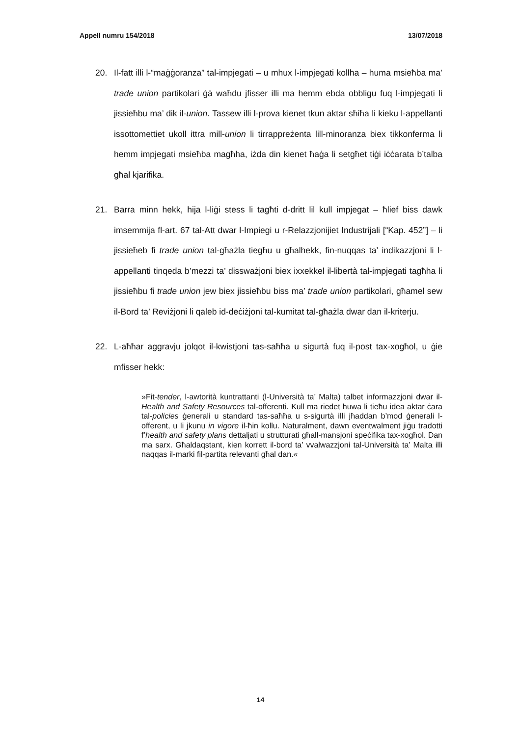Appell numru 154/2018 13/07/2018
20. Il-fatt illi l-“maġġoranza” tal-impjegati – u mhux l-impjegati kollha – huma msieħba ma’ trade union partikolari ġà waħdu jfisser illi ma hemm ebda obbligu fuq l-impjegati li jissieħbu ma’ dik il-union. Tassew illi l-prova kienet tkun aktar sħiħa li kieku l-appellanti issottomettiet ukoll ittra mill-union li tirrappreżenta lill-minoranza biex tikkonferma li hemm impjegati msieħba magħha, iżda din kienet ħaġa li setgħet tiġi iċċarata b’talba għal kjarifika.
21. Barra minn hekk, hija l-liġi stess li tagħti d-dritt lil kull impjegat – ħlief biss dawk imsemmija fl-art. 67 tal-Att dwar l-Impiegi u r-Relazzjonijiet Industrijali [“Kap. 452”] – li jissieħeb fi trade union tal-għażla tiegħu u għalhekk, fin-nuqqas ta’ indikazzjoni li l-appellanti tinqeda b’mezzi ta’ dissważjoni biex ixxekkel il-libertà tal-impjegati tagħha li jissieħbu fi trade union jew biex jissieħbu biss ma’ trade union partikolari, għamel sew il-Bord ta’ Reviżjoni li qaleb id-deċiżjoni tal-kumitat tal-għażla dwar dan il-kriterju.
22. L-aħħar aggravju jolqot il-kwistjoni tas-saħħa u sigurtà fuq il-post tax-xogħol, u ġie mfisser hekk:
»Fit-tender, l-awtorità kuntrattanti (l-Università ta’ Malta) talbet informazzjoni dwar il-Health and Safety Resources tal-offerenti. Kull ma riedet huwa li tieħu idea aktar ċara tal-policies ġenerali u standard tas-saħħa u s-sigurtà illi jħaddan b’mod ġenerali l-offerent, u li jkunu in vigore il-ħin kollu. Naturalment, dawn eventwalment jiġu tradotti f’health and safety plans dettaljati u strutturati għall-mansjoni speċifika tax-xogħol. Dan ma sarx. Għaldaqstant, kien korrett il-bord ta’ vvalwazzjoni tal-Università ta’ Malta illi naqqas il-marki fil-partita relevanti għal dan.«
14